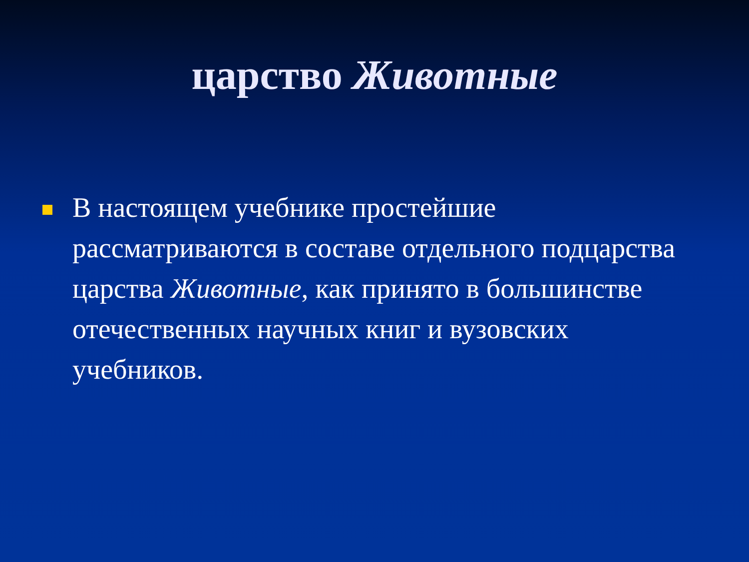царство Животные
В настоящем учебнике простейшие рассматриваются в составе отдельного подцарства царства Животные, как принято в большинстве отечественных научных книг и вузовских учебников.